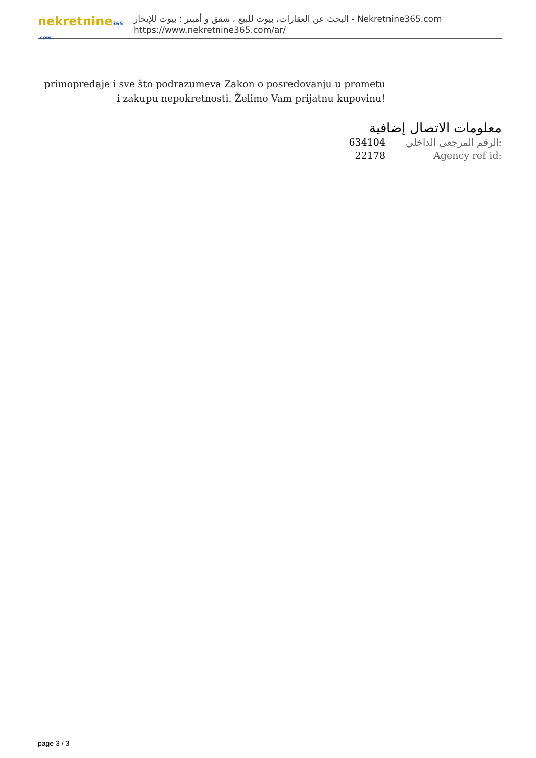nekretnine365 .com
البحث عن العقارات، بيوت للبيع ، شقق و أمبير ؛ بيوت للإيجار - Nekretnine365.com
https://www.nekretnine365.com/ar/
primopredaje i sve što podrazumeva Zakon o posredovanju u prometu i zakupu nepokretnosti. Želimo Vam prijatnu kupovinu!
معلومات الاتصال إضافية
| 634104 | الرقم المرجعي الداخلي: |
| 22178 | Agency ref id: |
page 3 / 3